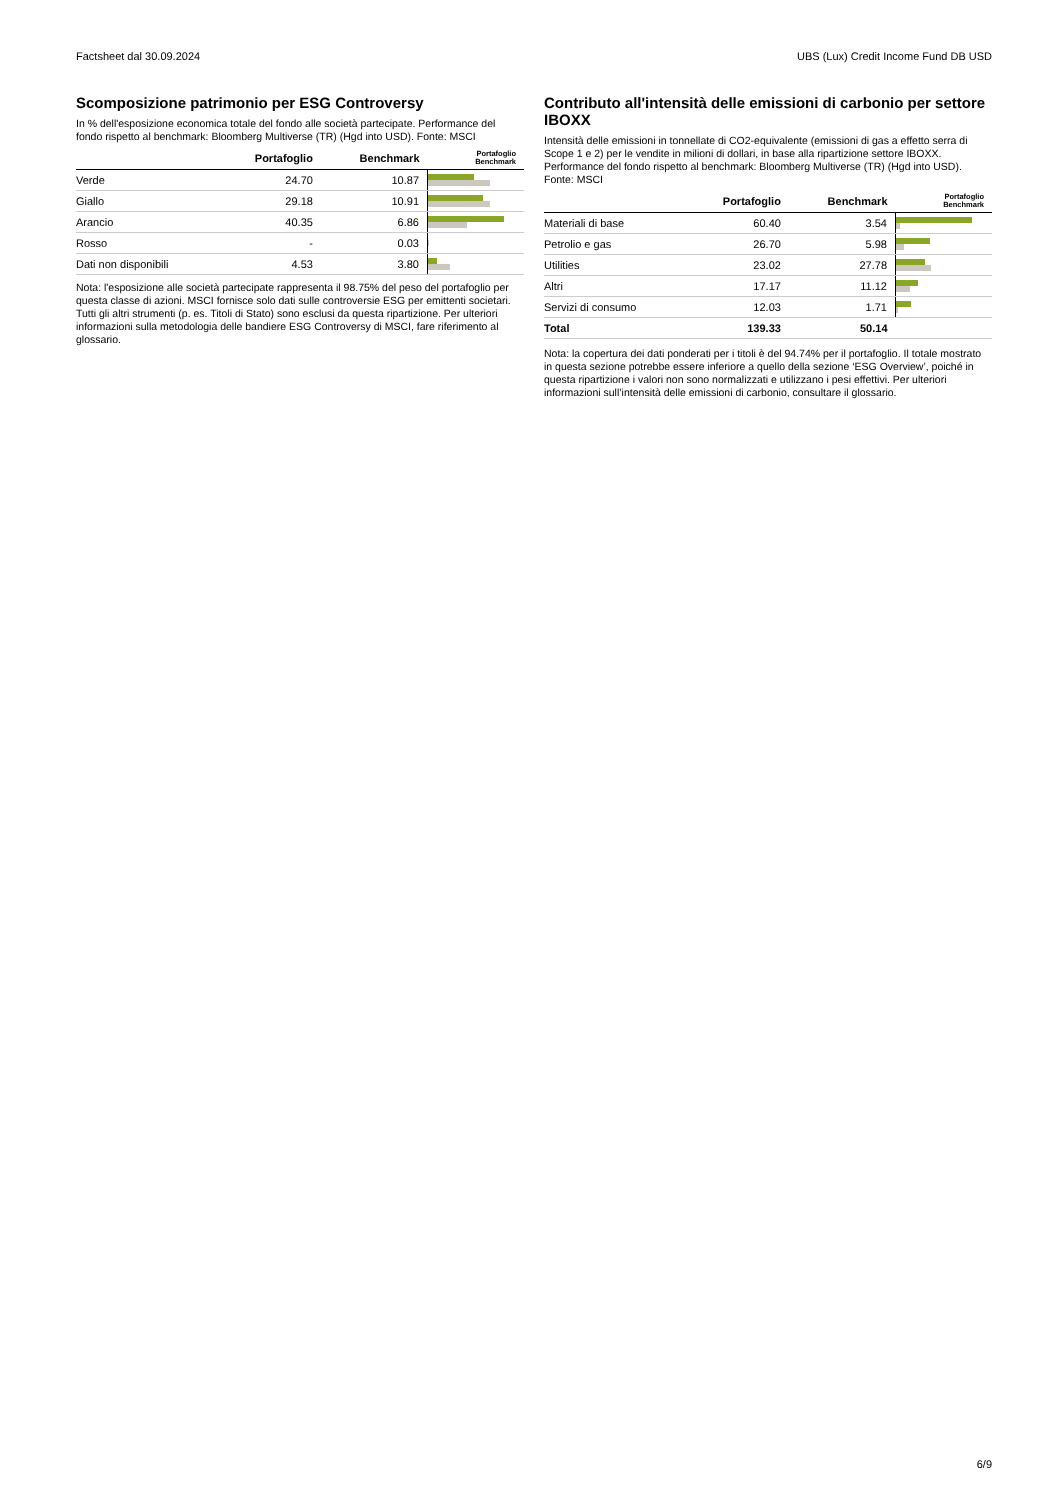Factsheet dal 30.09.2024 UBS (Lux) Credit Income Fund DB USD
Scomposizione patrimonio per ESG Controversy
In % dell'esposizione economica totale del fondo alle società partecipate. Performance del fondo rispetto al benchmark: Bloomberg Multiverse (TR) (Hgd into USD). Fonte: MSCI
| | Portafoglio | Benchmark | Portafoglio Benchmark |
| --- | --- | --- | --- |
| Verde | 24.70 | 10.87 | |
| Giallo | 29.18 | 10.91 | |
| Arancio | 40.35 | 6.86 | |
| Rosso | - | 0.03 | |
| Dati non disponibili | 4.53 | 3.80 | |
Nota: l'esposizione alle società partecipate rappresenta il 98.75% del peso del portafoglio per questa classe di azioni. MSCI fornisce solo dati sulle controversie ESG per emittenti societari. Tutti gli altri strumenti (p. es. Titoli di Stato) sono esclusi da questa ripartizione. Per ulteriori informazioni sulla metodologia delle bandiere ESG Controversy di MSCI, fare riferimento al glossario.
Contributo all'intensità delle emissioni di carbonio per settore IBOXX
Intensità delle emissioni in tonnellate di CO2-equivalente (emissioni di gas a effetto serra di Scope 1 e 2) per le vendite in milioni di dollari, in base alla ripartizione settore IBOXX. Performance del fondo rispetto al benchmark: Bloomberg Multiverse (TR) (Hgd into USD). Fonte: MSCI
| | Portafoglio | Benchmark | Portafoglio Benchmark |
| --- | --- | --- | --- |
| Materiali di base | 60.40 | 3.54 | |
| Petrolio e gas | 26.70 | 5.98 | |
| Utilities | 23.02 | 27.78 | |
| Altri | 17.17 | 11.12 | |
| Servizi di consumo | 12.03 | 1.71 | |
| Total | 139.33 | 50.14 | |
Nota: la copertura dei dati ponderati per i titoli è del 94.74% per il portafoglio. Il totale mostrato in questa sezione potrebbe essere inferiore a quello della sezione ‘ESG Overview’, poiché in questa ripartizione i valori non sono normalizzati e utilizzano i pesi effettivi. Per ulteriori informazioni sull’intensità delle emissioni di carbonio, consultare il glossario.
6/9